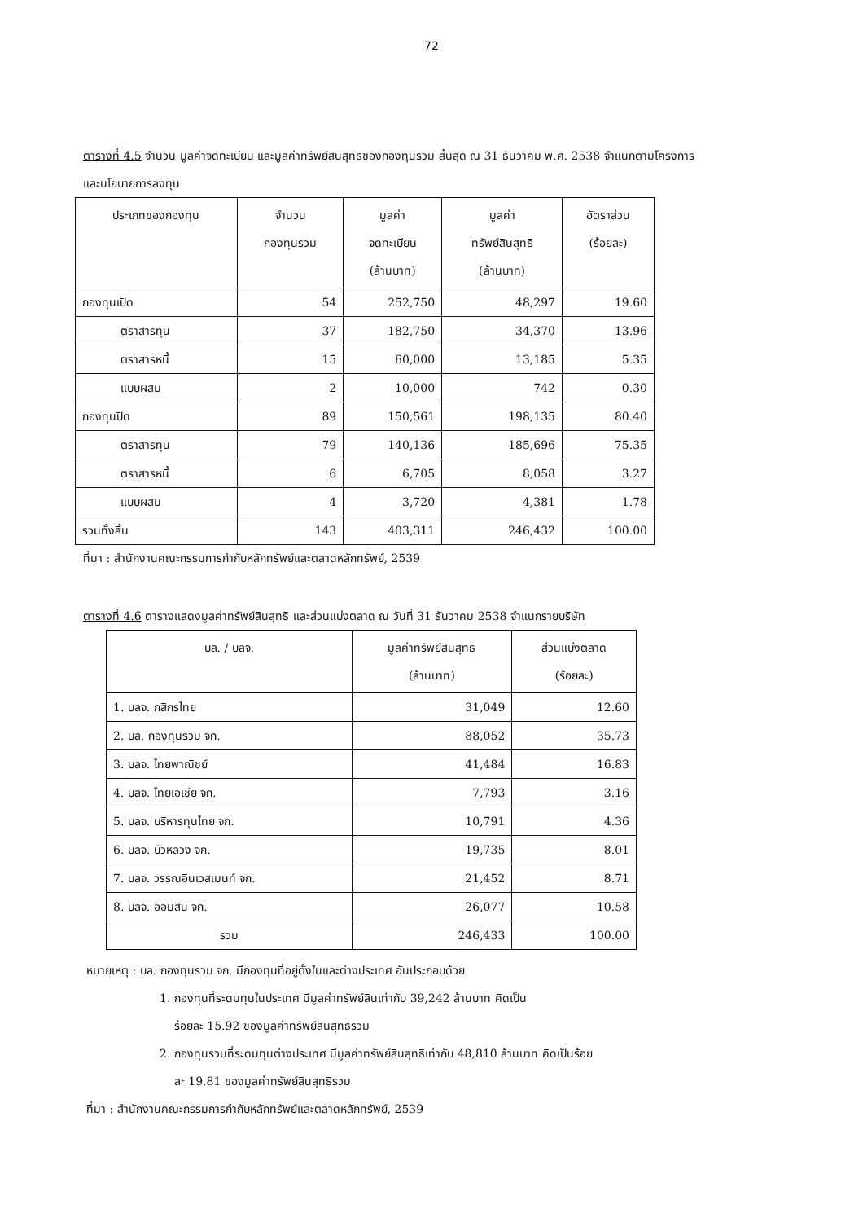72
ตารางที่ 4.5 จำนวน มูลค่าจดทะเบียน และมูลค่าทรัพย์สินสุทธิของกองทุนรวม สิ้นสุด ณ 31 ธันวาคม พ.ศ. 2538 จำแนกตามโครงการและนโยบายการลงทุน
| ประเภทของกองทุน | จำนวน กองทุนรวม | มูลค่า จดทะเบียน (ล้านบาท) | มูลค่า ทรัพย์สินสุทธิ (ล้านบาท) | อัตราส่วน (ร้อยละ) |
| --- | --- | --- | --- | --- |
| กองทุนเปิด | 54 | 252,750 | 48,297 | 19.60 |
| ตราสารทุน | 37 | 182,750 | 34,370 | 13.96 |
| ตราสารหนี้ | 15 | 60,000 | 13,185 | 5.35 |
| แบบผสม | 2 | 10,000 | 742 | 0.30 |
| กองทุนปิด | 89 | 150,561 | 198,135 | 80.40 |
| ตราสารทุน | 79 | 140,136 | 185,696 | 75.35 |
| ตราสารหนี้ | 6 | 6,705 | 8,058 | 3.27 |
| แบบผสม | 4 | 3,720 | 4,381 | 1.78 |
| รวมทั้งสิ้น | 143 | 403,311 | 246,432 | 100.00 |
ที่มา : สำนักงานคณะกรรมการกำกับหลักทรัพย์และตลาดหลักทรัพย์, 2539
ตารางที่ 4.6 ตารางแสดงมูลค่าทรัพย์สินสุทธิ และส่วนแบ่งตลาด ณ วันที่ 31 ธันวาคม 2538 จำแนกรายบริษัท
| บล. / บลจ. | มูลค่าทรัพย์สินสุทธิ (ล้านบาท) | ส่วนแบ่งตลาด (ร้อยละ) |
| --- | --- | --- |
| 1. บลจ. กสิกรไทย | 31,049 | 12.60 |
| 2. บล. กองทุนรวม จก. | 88,052 | 35.73 |
| 3. บลจ. ไทยพาณิชย์ | 41,484 | 16.83 |
| 4. บลจ. ไทยเอเชีย จก. | 7,793 | 3.16 |
| 5. บลจ. บริหารทุนไทย จก. | 10,791 | 4.36 |
| 6. บลจ. บัวหลวง จก. | 19,735 | 8.01 |
| 7. บลจ. วรรณอินเวสเมนท์ จก. | 21,452 | 8.71 |
| 8. บลจ. ออมสิน จก. | 26,077 | 10.58 |
| รวม | 246,433 | 100.00 |
หมายเหตุ : บล. กองทุนรวม จก. มีกองทุนที่อยู่ตั้งในและต่างประเทศ อันประกอบด้วย
1. กองทุนที่ระดมทุนในประเทศ มีมูลค่าทรัพย์สินเท่ากับ 39,242 ล้านบาท คิดเป็น
ร้อยละ 15.92 ของมูลค่าทรัพย์สินสุทธิรวม
2. กองทุนรวมที่ระดมทุนต่างประเทศ มีมูลค่าทรัพย์สินสุทธิเท่ากับ 48,810 ล้านบาท คิดเป็นร้อย
ละ 19.81 ของมูลค่าทรัพย์สินสุทธิรวม
ที่มา : สำนักงานคณะกรรมการกำกับหลักทรัพย์และตลาดหลักทรัพย์, 2539